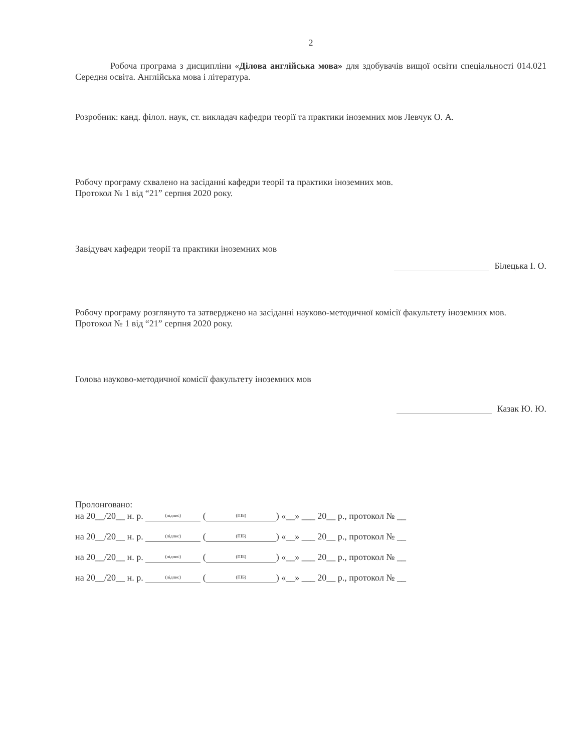2
Робоча програма з дисципліни «Ділова англійська мова» для здобувачів вищої освіти спеціальності 014.021 Середня освіта. Англійська мова і література.
Розробник: канд. філол. наук, ст. викладач кафедри теорії та практики іноземних мов Левчук О. А.
Робочу програму схвалено на засіданні кафедри теорії та практики іноземних мов.
Протокол № 1 від “21” серпня 2020 року.
Завідувач кафедри теорії та практики іноземних мов
Білецька І. О.
Робочу програму розглянуто та затверджено на засіданні науково-методичної комісії факультету іноземних мов.
Протокол № 1 від “21” серпня 2020 року.
Голова науково-методичної комісії факультету іноземних мов
Казак Ю. Ю.
Пролонговано:
на 20__/20__ н. р. (підпис) ((ПІБ)) «__» ___ 20__ р., протокол № __
на 20__/20__ н. р. (підпис) ((ПІБ)) «__» ___ 20__ р., протокол № __
на 20__/20__ н. р. (підпис) ((ПІБ)) «__» ___ 20__ р., протокол № __
на 20__/20__ н. р. (підпис) ((ПІБ)) «__» ___ 20__ р., протокол № __